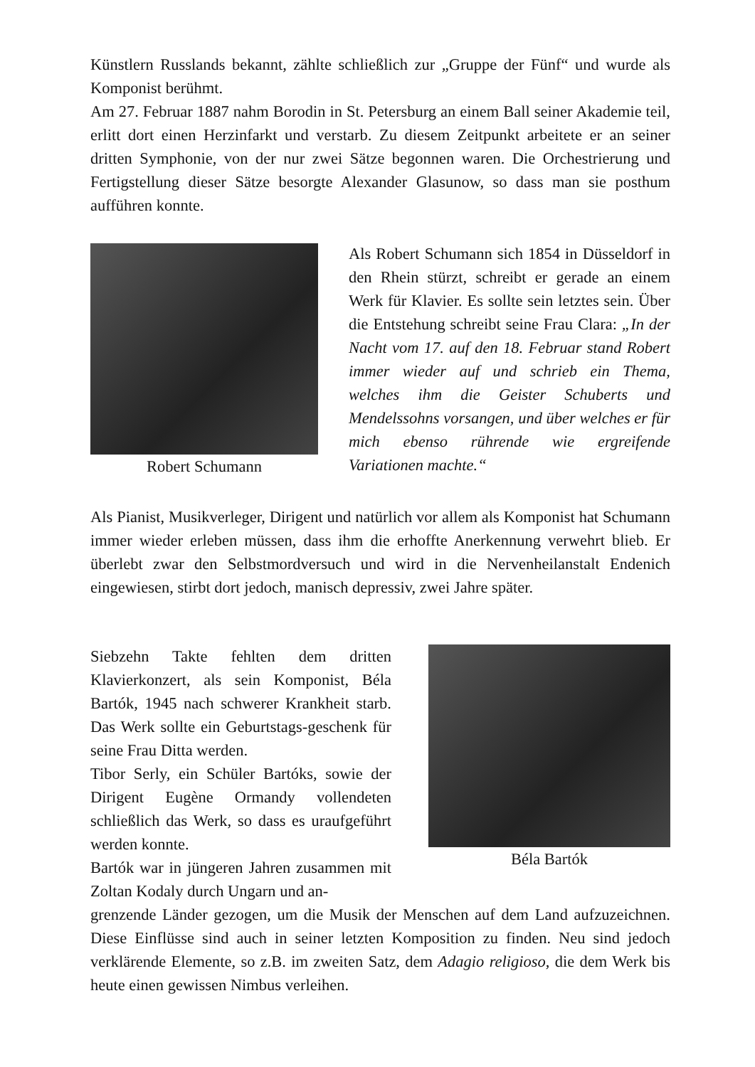Künstlern Russlands bekannt, zählte schließlich zur „Gruppe der Fünf“ und wurde als Komponist berühmt.
Am 27. Februar 1887 nahm Borodin in St. Petersburg an einem Ball seiner Akademie teil, erlitt dort einen Herzinfarkt und verstarb. Zu diesem Zeitpunkt arbeitete er an seiner dritten Symphonie, von der nur zwei Sätze begonnen waren. Die Orchestrierung und Fertigstellung dieser Sätze besorgte Alexander Glasunow, so dass man sie posthum aufführen konnte.
Robert Schumann Als Robert Schumann sich 1854 in Düsseldorf in den Rhein stürzt, schreibt er gerade an einem Werk für Klavier. Es sollte sein letztes sein. Über die Entstehung schreibt seine Frau Clara: „In der Nacht vom 17. auf den 18. Februar stand Robert immer wieder auf und schrieb ein Thema, welches ihm die Geister Schuberts und Mendelssohns vorsangen, und über welches er für mich ebenso rührende wie ergreifende Variationen machte.“
Als Pianist, Musikverleger, Dirigent und natürlich vor allem als Komponist hat Schumann immer wieder erleben müssen, dass ihm die erhoffte Anerkennung verwehrt blieb. Er überlebt zwar den Selbstmordversuch und wird in die Nervenheilanstalt Endenich eingewiesen, stirbt dort jedoch, manisch depressiv, zwei Jahre später.
Siebzehn Takte fehlten dem dritten Klavierkonzert, als sein Komponist, Béla Bartók, 1945 nach schwerer Krankheit starb. Das Werk sollte ein Geburtstags-geschenk für seine Frau Ditta werden.
Tibor Serly, ein Schüler Bartóks, sowie der Dirigent Eugène Ormandy vollendeten schließlich das Werk, so dass es uraufgeführt werden konnte.
Bartók war in jüngeren Jahren zusammen mit Zoltan Kodaly durch Ungarn und an-
Béla Bartók
grenzende Länder gezogen, um die Musik der Menschen auf dem Land aufzuzeichnen. Diese Einflüsse sind auch in seiner letzten Komposition zu finden. Neu sind jedoch verklärende Elemente, so z.B. im zweiten Satz, dem Adagio religioso, die dem Werk bis heute einen gewissen Nimbus verleihen.